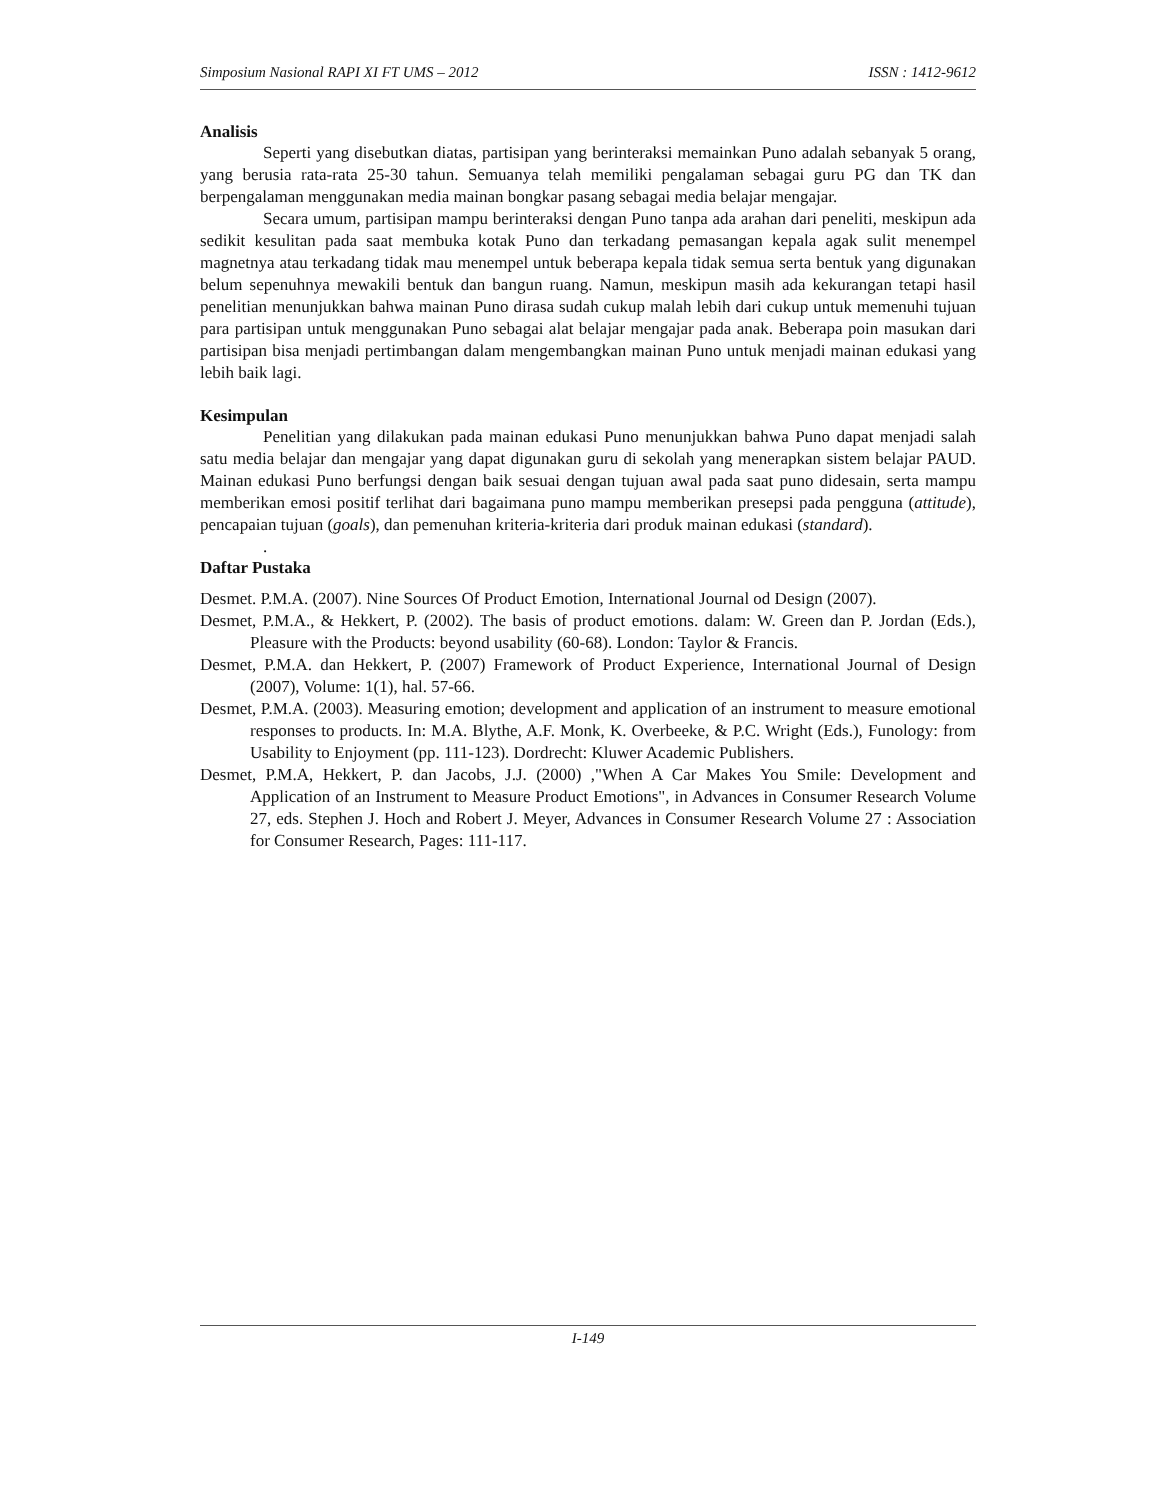Simposium Nasional RAPI XI FT UMS – 2012 ISSN : 1412-9612
Analisis
Seperti yang disebutkan diatas, partisipan yang berinteraksi memainkan Puno adalah sebanyak 5 orang, yang berusia rata-rata 25-30 tahun. Semuanya telah memiliki pengalaman sebagai guru PG dan TK dan berpengalaman menggunakan media mainan bongkar pasang sebagai media belajar mengajar.
Secara umum, partisipan mampu berinteraksi dengan Puno tanpa ada arahan dari peneliti, meskipun ada sedikit kesulitan pada saat membuka kotak Puno dan terkadang pemasangan kepala agak sulit menempel magnetnya atau terkadang tidak mau menempel untuk beberapa kepala tidak semua serta bentuk yang digunakan belum sepenuhnya mewakili bentuk dan bangun ruang. Namun, meskipun masih ada kekurangan tetapi hasil penelitian menunjukkan bahwa mainan Puno dirasa sudah cukup malah lebih dari cukup untuk memenuhi tujuan para partisipan untuk menggunakan Puno sebagai alat belajar mengajar pada anak. Beberapa poin masukan dari partisipan bisa menjadi pertimbangan dalam mengembangkan mainan Puno untuk menjadi mainan edukasi yang lebih baik lagi.
Kesimpulan
Penelitian yang dilakukan pada mainan edukasi Puno menunjukkan bahwa Puno dapat menjadi salah satu media belajar dan mengajar yang dapat digunakan guru di sekolah yang menerapkan sistem belajar PAUD. Mainan edukasi Puno berfungsi dengan baik sesuai dengan tujuan awal pada saat puno didesain, serta mampu memberikan emosi positif terlihat dari bagaimana puno mampu memberikan presepsi pada pengguna (attitude), pencapaian tujuan (goals), dan pemenuhan kriteria-kriteria dari produk mainan edukasi (standard).
.
Daftar Pustaka
Desmet. P.M.A. (2007). Nine Sources Of Product Emotion, International Journal od Design (2007).
Desmet, P.M.A., & Hekkert, P. (2002). The basis of product emotions. dalam: W. Green dan P. Jordan (Eds.), Pleasure with the Products: beyond usability (60-68). London: Taylor & Francis.
Desmet, P.M.A. dan Hekkert, P. (2007) Framework of Product Experience, International Journal of Design (2007), Volume: 1(1), hal. 57-66.
Desmet, P.M.A. (2003). Measuring emotion; development and application of an instrument to measure emotional responses to products. In: M.A. Blythe, A.F. Monk, K. Overbeeke, & P.C. Wright (Eds.), Funology: from Usability to Enjoyment (pp. 111-123). Dordrecht: Kluwer Academic Publishers.
Desmet, P.M.A, Hekkert, P. dan Jacobs, J.J. (2000) ,"When A Car Makes You Smile: Development and Application of an Instrument to Measure Product Emotions", in Advances in Consumer Research Volume 27, eds. Stephen J. Hoch and Robert J. Meyer, Advances in Consumer Research Volume 27 : Association for Consumer Research, Pages: 111-117.
I-149